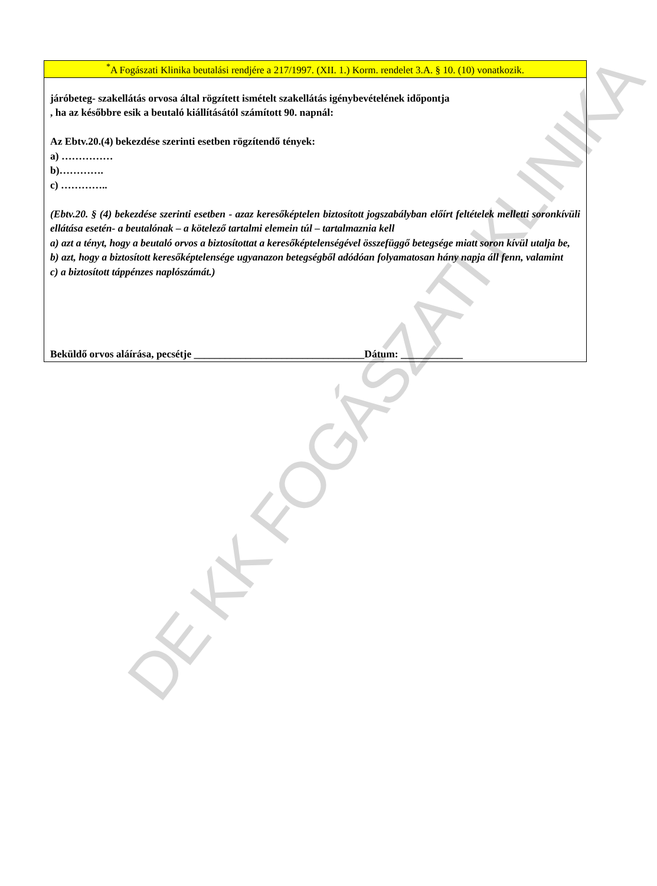DE KK FOGÁSZATI KLINIKA
<sup>*</sup> A Fogászati Klinika beutalási rendjére a 217/1997. (XII. 1.) Korm. rendelet 3.A. § 10. (10) vonatkozik.
járóbeteg- szakellátás orvosa által rögzített ismételt szakellátás igénybevételének időpontja
, ha az későbbre esik a beutaló kiállításától számított 90. napnál:
Az Ebtv.20.(4) bekezdése szerinti esetben rögzítendő tények:
a) ……………
b)………….
c) …………..
(Ebtv.20. § (4) bekezdése szerinti esetben - azaz keresőképtelen biztosított jogszabályban előírt feltételek melletti soronkívüli ellátása esetén- a beutalónak – a kötelező tartalmi elemein túl – tartalmaznia kell
a) azt a tényt, hogy a beutaló orvos a biztosítottat a keresőképtelenségével összefüggő betegsége miatt soron kívül utalja be,
b) azt, hogy a biztosított keresőképtelensége ugyanazon betegségből adódóan folyamatosan hány napja áll fenn, valamint
c) a biztosított táppénzes naplószámát.)
Beküldő orvos aláírása, pecsétje _________________________________Dátum: ____________